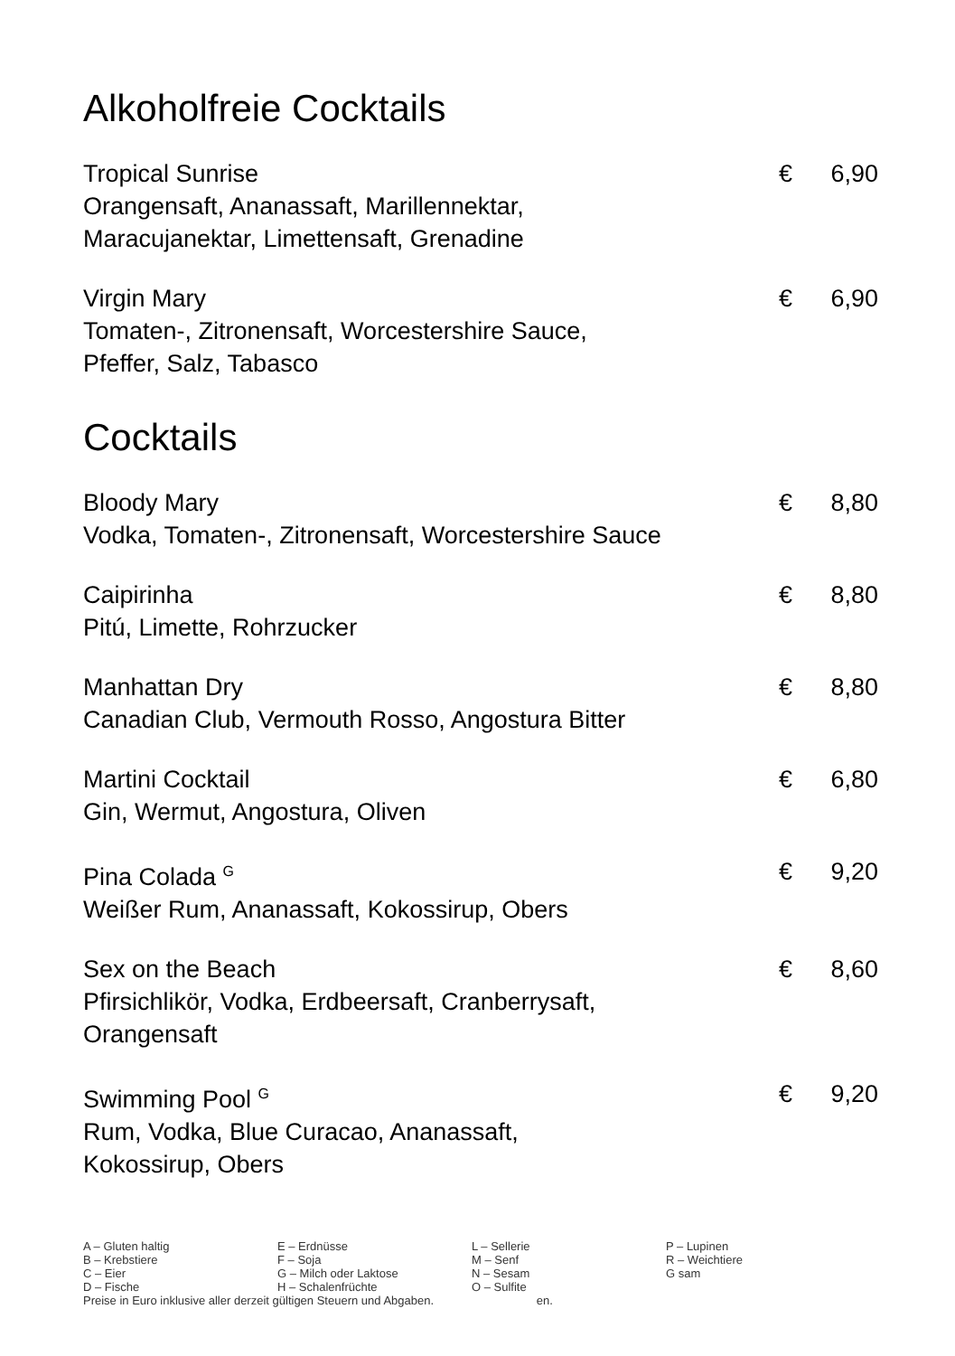Alkoholfreie Cocktails
Tropical Sunrise € 6,90
Orangensaft, Ananassaft, Marillennektar,
Maracujanektar, Limettensaft, Grenadine
Virgin Mary € 6,90
Tomaten-, Zitronensaft, Worcestershire Sauce,
Pfeffer, Salz, Tabasco
Cocktails
Bloody Mary € 8,80
Vodka, Tomaten-, Zitronensaft, Worcestershire Sauce
Caipirinha € 8,80
Pitú, Limette, Rohrzucker
Manhattan Dry € 8,80
Canadian Club, Vermouth Rosso, Angostura Bitter
Martini Cocktail € 6,80
Gin, Wermut, Angostura, Oliven
Pina Colada <sup>G</sup> € 9,20
Weißer Rum, Ananassaft, Kokossirup, Obers
Sex on the Beach € 8,60
Pfirsichlikör, Vodka, Erdbeersaft, Cranberrysaft,
Orangensaft
Swimming Pool <sup>G</sup> € 9,20
Rum, Vodka, Blue Curacao, Ananassaft,
Kokossirup, Obers
A – Gluten haltig
B – Krebstiere
C – Eier
D – Fische
E – Erdnüsse
F – Soja
G – Milch oder Laktose
H – Schalenfrüchte
L – Sellerie
M – Senf
N – Sesam
O – Sulfite
P – Lupinen
R – Weichtiere
G sam
Preise in Euro inklusive aller derzeit gültigen Steuern und Abgaben. en.